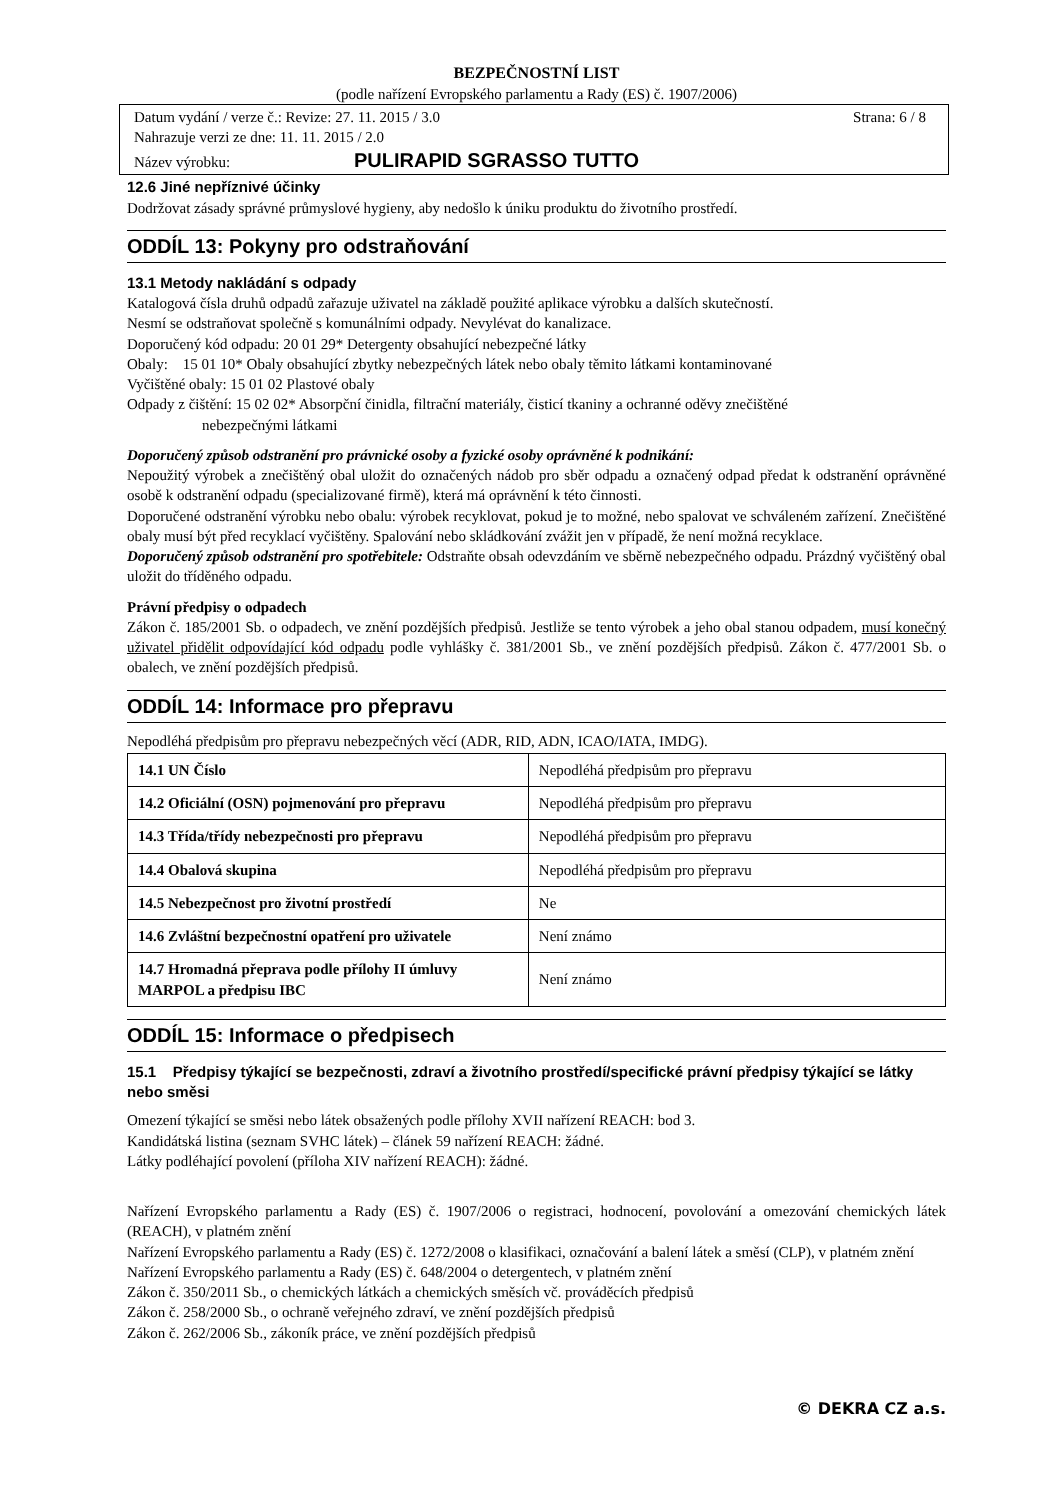BEZPEČNOSTNÍ LIST
(podle nařízení Evropského parlamentu a Rady (ES) č. 1907/2006)
Datum vydání / verze č.: Revize: 27. 11. 2015 / 3.0 Strana: 6 / 8
Nahrazuje verzi ze dne: 11. 11. 2015 / 2.0
Název výrobku: PULIRAPID SGRASSO TUTTO
12.6 Jiné nepříznivé účinky
Dodržovat zásady správné průmyslové hygieny, aby nedošlo k úniku produktu do životního prostředí.
ODDÍL 13: Pokyny pro odstraňování
13.1 Metody nakládání s odpady
Katalogová čísla druhů odpadů zařazuje uživatel na základě použité aplikace výrobku a dalších skutečností.
Nesmí se odstraňovat společně s komunálními odpady. Nevylévat do kanalizace.
Doporučený kód odpadu: 20 01 29* Detergenty obsahující nebezpečné látky
Obaly: 15 01 10* Obaly obsahující zbytky nebezpečných látek nebo obaly těmito látkami kontaminované
Vyčištěné obaly: 15 01 02 Plastové obaly
Odpady z čištění: 15 02 02* Absorpční činidla, filtrační materiály, čisticí tkaniny a ochranné oděvy znečištěné
nebezpečnými látkami
Doporučený způsob odstranění pro právnické osoby a fyzické osoby oprávněné k podnikání:
Nepoužitý výrobek a znečištěný obal uložit do označených nádob pro sběr odpadu a označený odpad předat k odstranění oprávněné osobě k odstranění odpadu (specializované firmě), která má oprávnění k této činnosti.
Doporučené odstranění výrobku nebo obalu: výrobek recyklovat, pokud je to možné, nebo spalovat ve schváleném zařízení. Znečištěné obaly musí být před recyklací vyčištěny. Spalování nebo skládkování zvážit jen v případě, že není možná recyklace.
Doporučený způsob odstranění pro spotřebitele: Odstraňte obsah odevzdáním ve sběrně nebezpečného odpadu. Prázdný vyčištěný obal uložit do tříděného odpadu.
Právní předpisy o odpadech
Zákon č. 185/2001 Sb. o odpadech, ve znění pozdějších předpisů. Jestliže se tento výrobek a jeho obal stanou odpadem, musí konečný uživatel přidělit odpovídající kód odpadu podle vyhlášky č. 381/2001 Sb., ve znění pozdějších předpisů. Zákon č. 477/2001 Sb. o obalech, ve znění pozdějších předpisů.
ODDÍL 14: Informace pro přepravu
Nepodléhá předpisům pro přepravu nebezpečných věcí (ADR, RID, ADN, ICAO/IATA, IMDG).
| 14.1 UN Číslo | Nepodléhá předpisům pro přepravu |
| 14.2 Oficiální (OSN) pojmenování pro přepravu | Nepodléhá předpisům pro přepravu |
| 14.3 Třída/třídy nebezpečnosti pro přepravu | Nepodléhá předpisům pro přepravu |
| 14.4 Obalová skupina | Nepodléhá předpisům pro přepravu |
| 14.5 Nebezpečnost pro životní prostředí | Ne |
| 14.6 Zvláštní bezpečnostní opatření pro uživatele | Není známo |
| 14.7 Hromadná přeprava podle přílohy II úmluvy MARPOL a předpisu IBC | Není známo |
ODDÍL 15: Informace o předpisech
15.1 Předpisy týkající se bezpečnosti, zdraví a životního prostředí/specifické právní předpisy týkající se látky nebo směsi
Omezení týkající se směsi nebo látek obsažených podle přílohy XVII nařízení REACH: bod 3.
Kandidátská listina (seznam SVHC látek) – článek 59 nařízení REACH: žádné.
Látky podléhající povolení (příloha XIV nařízení REACH): žádné.
Nařízení Evropského parlamentu a Rady (ES) č. 1907/2006 o registraci, hodnocení, povolování a omezování chemických látek (REACH), v platném znění
Nařízení Evropského parlamentu a Rady (ES) č. 1272/2008 o klasifikaci, označování a balení látek a směsí (CLP), v platném znění
Nařízení Evropského parlamentu a Rady (ES) č. 648/2004 o detergentech, v platném znění
Zákon č. 350/2011 Sb., o chemických látkách a chemických směsích vč. prováděcích předpisů
Zákon č. 258/2000 Sb., o ochraně veřejného zdraví, ve znění pozdějších předpisů
Zákon č. 262/2006 Sb., zákoník práce, ve znění pozdějších předpisů
© DEKRA CZ a.s.